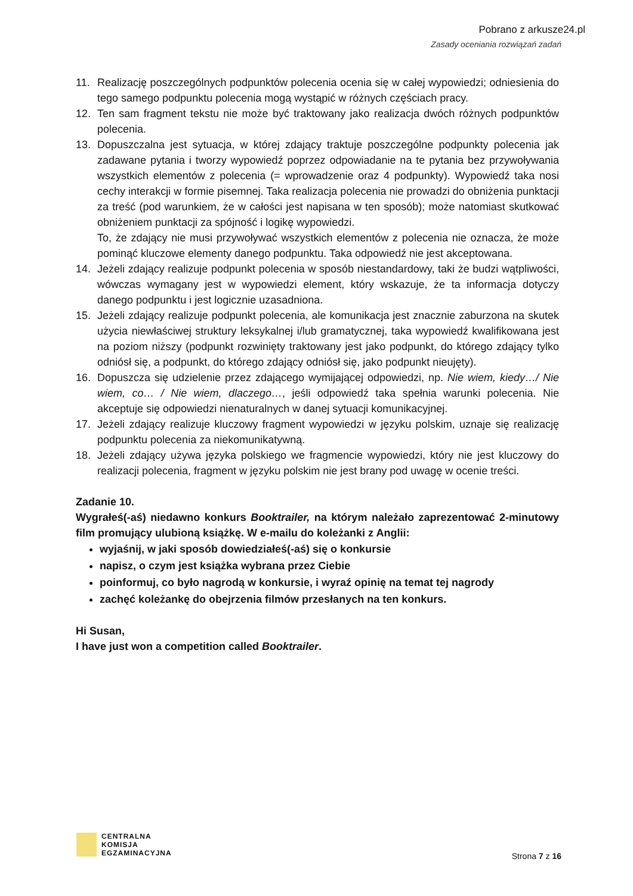Pobrano z arkusze24.pl
Zasady oceniania rozwiązań zadań
11. Realizację poszczególnych podpunktów polecenia ocenia się w całej wypowiedzi; odniesienia do tego samego podpunktu polecenia mogą wystąpić w różnych częściach pracy.
12. Ten sam fragment tekstu nie może być traktowany jako realizacja dwóch różnych podpunktów polecenia.
13. Dopuszczalna jest sytuacja, w której zdający traktuje poszczególne podpunkty polecenia jak zadawane pytania i tworzy wypowiedź poprzez odpowiadanie na te pytania bez przywoływania wszystkich elementów z polecenia (= wprowadzenie oraz 4 podpunkty). Wypowiedź taka nosi cechy interakcji w formie pisemnej. Taka realizacja polecenia nie prowadzi do obniżenia punktacji za treść (pod warunkiem, że w całości jest napisana w ten sposób); może natomiast skutkować obniżeniem punktacji za spójność i logikę wypowiedzi.
To, że zdający nie musi przywoływać wszystkich elementów z polecenia nie oznacza, że może pominąć kluczowe elementy danego podpunktu. Taka odpowiedź nie jest akceptowana.
14. Jeżeli zdający realizuje podpunkt polecenia w sposób niestandardowy, taki że budzi wątpliwości, wówczas wymagany jest w wypowiedzi element, który wskazuje, że ta informacja dotyczy danego podpunktu i jest logicznie uzasadniona.
15. Jeżeli zdający realizuje podpunkt polecenia, ale komunikacja jest znacznie zaburzona na skutek użycia niewłaściwej struktury leksykalnej i/lub gramatycznej, taka wypowiedź kwalifikowana jest na poziom niższy (podpunkt rozwinięty traktowany jest jako podpunkt, do którego zdający tylko odniósł się, a podpunkt, do którego zdający odniósł się, jako podpunkt nieujęty).
16. Dopuszcza się udzielenie przez zdającego wymijającej odpowiedzi, np. Nie wiem, kiedy…/ Nie wiem, co… / Nie wiem, dlaczego…, jeśli odpowiedź taka spełnia warunki polecenia. Nie akceptuje się odpowiedzi nienaturalnych w danej sytuacji komunikacyjnej.
17. Jeżeli zdający realizuje kluczowy fragment wypowiedzi w języku polskim, uznaje się realizację podpunktu polecenia za niekomunikatywną.
18. Jeżeli zdający używa języka polskiego we fragmencie wypowiedzi, który nie jest kluczowy do realizacji polecenia, fragment w języku polskim nie jest brany pod uwagę w ocenie treści.
Zadanie 10.
Wygrałeś(-aś) niedawno konkurs Booktrailer, na którym należało zaprezentować 2-minutowy film promujący ulubioną książkę. W e-mailu do koleżanki z Anglii:
wyjaśnij, w jaki sposób dowiedziałeś(-aś) się o konkursie
napisz, o czym jest książka wybrana przez Ciebie
poinformuj, co było nagrodą w konkursie, i wyraź opinię na temat tej nagrody
zachęć koleżankę do obejrzenia filmów przesłanych na ten konkurs.
Hi Susan,
I have just won a competition called Booktrailer.
CENTRALNA
KOMISJA
EGZAMINACYJNA
Strona 7 z 16